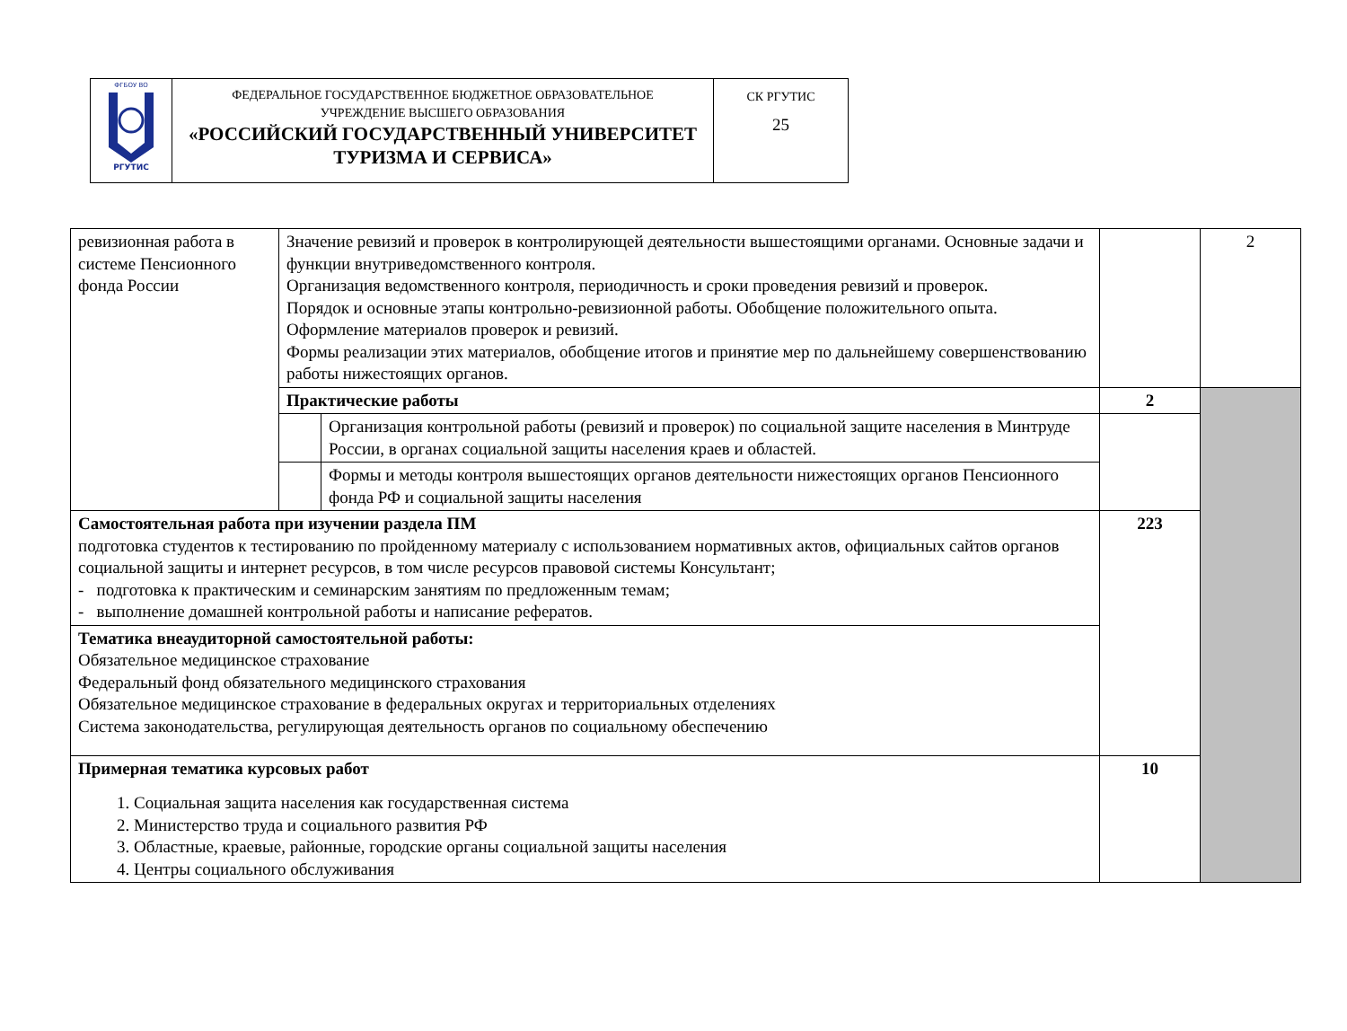| ФГБОУ ВО РГУТИС | ФЕДЕРАЛЬНОЕ ГОСУДАРСТВЕННОЕ БЮДЖЕТНОЕ ОБРАЗОВАТЕЛЬНОЕ УЧРЕЖДЕНИЕ ВЫСШЕГО ОБРАЗОВАНИЯ «РОССИЙСКИЙ ГОСУДАРСТВЕННЫЙ УНИВЕРСИТЕТ ТУРИЗМА И СЕРВИСА» | СК РГУТИС 25 |
| ревизионная работа в системе Пенсионного фонда России | Значение ревизий и проверок в контролирующей деятельности вышестоящими органами. Основные задачи и функции внутриведомственного контроля. Организация ведомственного контроля, периодичность и сроки проведения ревизий и проверок. Порядок и основные этапы контрольно-ревизионной работы. Обобщение положительного опыта. Оформление материалов проверок и ревизий. Формы реализации этих материалов, обобщение итогов и принятие мер по дальнейшему совершенствованию работы нижестоящих органов. | | | 2 |
| | Практические работы | | 2 | |
| | | Организация контрольной работы (ревизий и проверок) по социальной защите населения в Минтруде России, в органах социальной защиты населения краев и областей. | | |
| | | Формы и методы контроля вышестоящих органов деятельности нижестоящих органов Пенсионного фонда РФ и социальной защиты населения | | |
| Самостоятельная работа при изучении раздела ПМ подготовка студентов к тестированию по пройденному материалу с использованием нормативных актов, официальных сайтов органов социальной защиты и интернет ресурсов, в том числе ресурсов правовой системы Консультант; - подготовка к практическим и семинарским занятиям по предложенным темам; - выполнение домашней контрольной работы и написание рефератов. | | | 223 | |
| Тематика внеаудиторной самостоятельной работы: Обязательное медицинское страхование Федеральный фонд обязательного медицинского страхования Обязательное медицинское страхование в федеральных округах и территориальных отделениях Система законодательства, регулирующая деятельность органов по социальному обеспечению | | | | |
| Примерная тематика курсовых работ 1. Социальная защита населения как государственная система 2. Министерство труда и социального развития РФ 3. Областные, краевые, районные, городские органы социальной защиты населения 4. Центры социального обслуживания | | | 10 | |